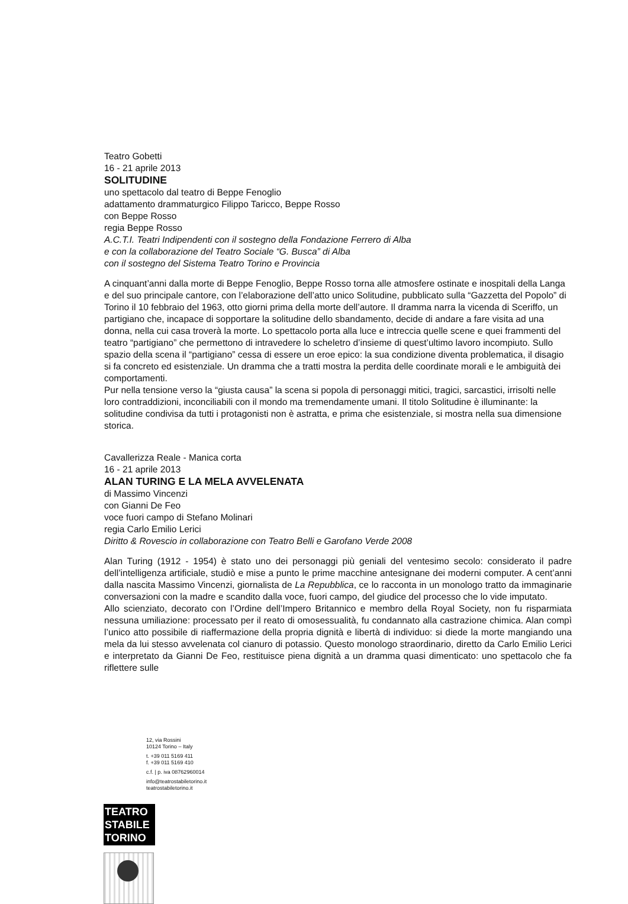Teatro Gobetti
16 - 21 aprile 2013
SOLITUDINE
uno spettacolo dal teatro di Beppe Fenoglio
adattamento drammaturgico Filippo Taricco, Beppe Rosso
con Beppe Rosso
regia Beppe Rosso
A.C.T.I. Teatri Indipendenti con il sostegno della Fondazione Ferrero di Alba
e con la collaborazione del Teatro Sociale “G. Busca” di Alba
con il sostegno del Sistema Teatro Torino e Provincia
A cinquant’anni dalla morte di Beppe Fenoglio, Beppe Rosso torna alle atmosfere ostinate e inospitali della Langa e del suo principale cantore, con l’elaborazione dell’atto unico Solitudine, pubblicato sulla “Gazzetta del Popolo” di Torino il 10 febbraio del 1963, otto giorni prima della morte dell’autore. Il dramma narra la vicenda di Sceriffo, un partigiano che, incapace di sopportare la solitudine dello sbandamento, decide di andare a fare visita ad una donna, nella cui casa troverà la morte. Lo spettacolo porta alla luce e intreccia quelle scene e quei frammenti del teatro “partigiano” che permettono di intravedere lo scheletro d’insieme di quest’ultimo lavoro incompiuto. Sullo spazio della scena il “partigiano” cessa di essere un eroe epico: la sua condizione diventa problematica, il disagio si fa concreto ed esistenziale. Un dramma che a tratti mostra la perdita delle coordinate morali e le ambiguità dei comportamenti.
Pur nella tensione verso la “giusta causa” la scena si popola di personaggi mitici, tragici, sarcastici, irrisolti nelle loro contraddizioni, inconciliabili con il mondo ma tremendamente umani. Il titolo Solitudine è illuminante: la solitudine condivisa da tutti i protagonisti non è astratta, e prima che esistenziale, si mostra nella sua dimensione storica.
Cavallerizza Reale - Manica corta
16 - 21 aprile 2013
ALAN TURING E LA MELA AVVELENATA
di Massimo Vincenzi
con Gianni De Feo
voce fuori campo di Stefano Molinari
regia Carlo Emilio Lerici
Diritto & Rovescio in collaborazione con Teatro Belli e Garofano Verde 2008
Alan Turing (1912 - 1954) è stato uno dei personaggi più geniali del ventesimo secolo: considerato il padre dell’intelligenza artificiale, studiò e mise a punto le prime macchine antesignane dei moderni computer. A cent’anni dalla nascita Massimo Vincenzi, giornalista de La Repubblica, ce lo racconta in un monologo tratto da immaginarie conversazioni con la madre e scandito dalla voce, fuori campo, del giudice del processo che lo vide imputato.
Allo scienziato, decorato con l’Ordine dell’Impero Britannico e membro della Royal Society, non fu risparmiata nessuna umiliazione: processato per il reato di omosessualità, fu condannato alla castrazione chimica. Alan compì l’unico atto possibile di riaffermazione della propria dignità e libertà di individuo: si diede la morte mangiando una mela da lui stesso avvelenata col cianuro di potassio. Questo monologo straordinario, diretto da Carlo Emilio Lerici e interpretato da Gianni De Feo, restituisce piena dignità a un dramma quasi dimenticato: uno spettacolo che fa riflettere sulle
12, via Rossini
10124 Torino – Italy
t. +39 011 5169 411
f. +39 011 5169 410
c.f. | p. iva 08762960014
info@teatrostabiletorino.it
teatrostabiletorino.it
TEATRO
STABILE
TORINO